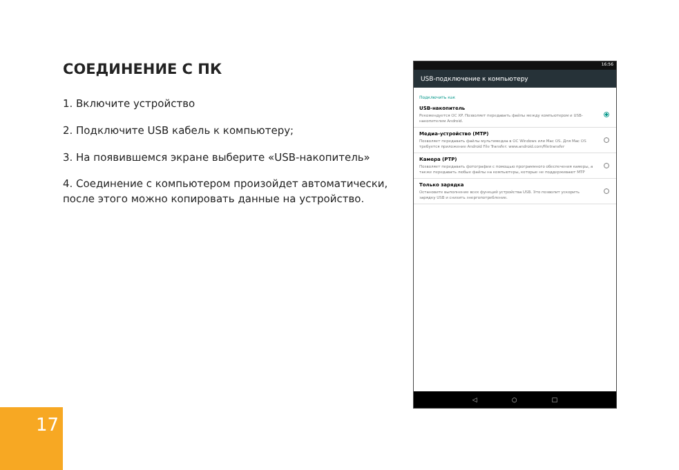СОЕДИНЕНИЕ С ПК
1. Включите устройство
2. Подключите USB кабель к компьютеру;
3. На появившемся экране выберите «USB-накопитель»
4. Соединение с компьютером произойдет автоматически, после этого можно копировать данные на устройство.
16:56
USB-подключение к компьютеру
Подключить как
USB-накопитель
Рекомендуется ОС XP. Позволяет передавать файлы между компьютером и USB-накопителем Android.
Медиа-устройство (MTP)
Позволяет передавать файлы мультимедиа в ОС Windows или Mac OS. Для Mac OS требуется приложение Android File Transfer: www.android.com/filetransfer
Камера (PTP)
Позволяет передавать фотографии с помощью программного обеспечения камеры, а также передавать любые файлы на компьютеры, которые не поддерживают MTP
Только зарядка
Остановите выполнение всех функций устройства USB. Это позволит ускорить зарядку USB и снизить энергопотребление.
◁ ○ □
17